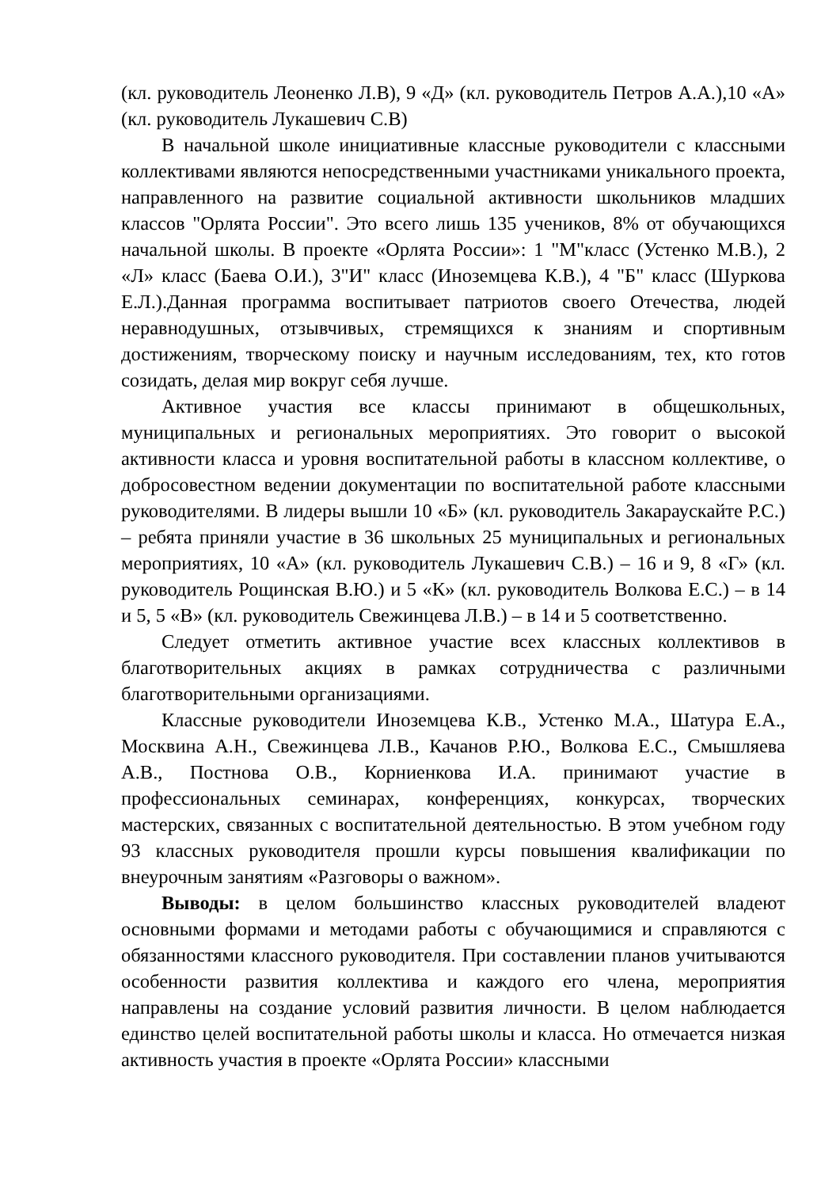(кл. руководитель Леоненко Л.В), 9 «Д» (кл. руководитель Петров А.А.),10 «А» (кл. руководитель Лукашевич С.В)
В начальной школе инициативные классные руководители с классными коллективами являются непосредственными участниками уникального проекта, направленного на развитие социальной активности школьников младших классов "Орлята России". Это всего лишь 135 учеников, 8% от обучающихся начальной школы. В проекте «Орлята России»: 1 "М"класс (Устенко М.В.), 2 «Л» класс (Баева О.И.), 3"И" класс (Иноземцева К.В.), 4 "Б" класс (Шуркова Е.Л.).Данная программа воспитывает патриотов своего Отечества, людей неравнодушных, отзывчивых, стремящихся к знаниям и спортивным достижениям, творческому поиску и научным исследованиям, тех, кто готов созидать, делая мир вокруг себя лучше.
Активное участия все классы принимают в общешкольных, муниципальных и региональных мероприятиях. Это говорит о высокой активности класса и уровня воспитательной работы в классном коллективе, о добросовестном ведении документации по воспитательной работе классными руководителями. В лидеры вышли 10 «Б» (кл. руководитель Закараускайте Р.С.) – ребята приняли участие в 36 школьных 25 муниципальных и региональных мероприятиях, 10 «А» (кл. руководитель Лукашевич С.В.) – 16 и 9, 8 «Г» (кл. руководитель Рощинская В.Ю.) и 5 «К» (кл. руководитель Волкова Е.С.) – в 14 и 5, 5 «В» (кл. руководитель Свежинцева Л.В.) – в 14 и 5 соответственно.
Следует отметить активное участие всех классных коллективов в благотворительных акциях в рамках сотрудничества с различными благотворительными организациями.
Классные руководители Иноземцева К.В., Устенко М.А., Шатура Е.А., Москвина А.Н., Свежинцева Л.В., Качанов Р.Ю., Волкова Е.С., Смышляева А.В., Постнова О.В., Корниенкова И.А. принимают участие в профессиональных семинарах, конференциях, конкурсах, творческих мастерских, связанных с воспитательной деятельностью. В этом учебном году 93 классных руководителя прошли курсы повышения квалификации по внеурочным занятиям «Разговоры о важном».
Выводы: в целом большинство классных руководителей владеют основными формами и методами работы с обучающимися и справляются с обязанностями классного руководителя. При составлении планов учитываются особенности развития коллектива и каждого его члена, мероприятия направлены на создание условий развития личности. В целом наблюдается единство целей воспитательной работы школы и класса. Но отмечается низкая активность участия в проекте «Орлята России» классными